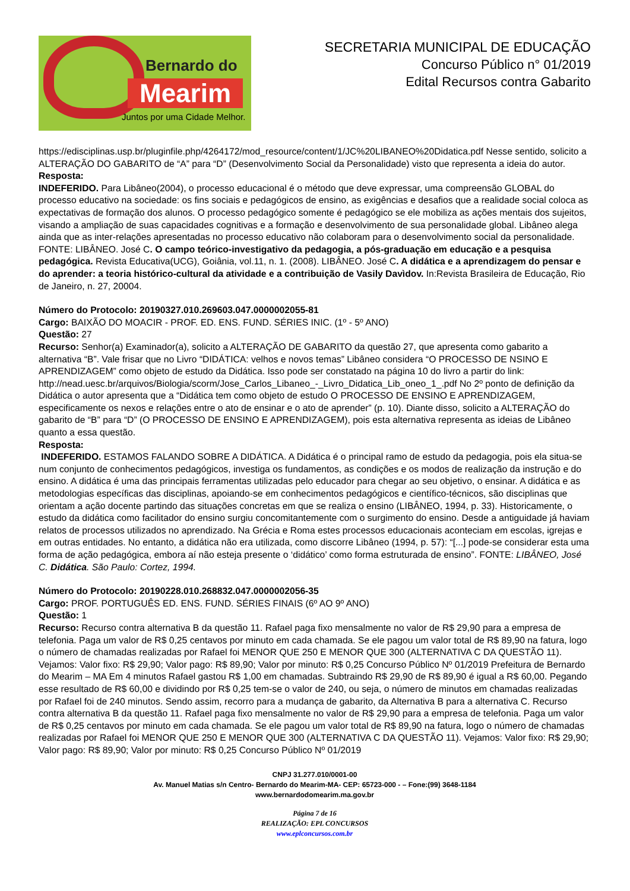Bernardo do
Mearim
Juntos por uma Cidade Melhor.
SECRETARIA MUNICIPAL DE EDUCAÇÃO
Concurso Público n° 01/2019
Edital Recursos contra Gabarito
https://edisciplinas.usp.br/pluginfile.php/4264172/mod_resource/content/1/JC%20LIBANEO%20Didatica.pdf Nesse sentido, solicito a ALTERAÇÃO DO GABARITO de “A” para “D” (Desenvolvimento Social da Personalidade) visto que representa a ideia do autor.
Resposta:
INDEFERIDO. Para Libâneo(2004), o processo educacional é o método que deve expressar, uma compreensão GLOBAL do processo educativo na sociedade: os fins sociais e pedagógicos de ensino, as exigências e desafios que a realidade social coloca as expectativas de formação dos alunos. O processo pedagógico somente é pedagógico se ele mobiliza as ações mentais dos sujeitos, visando a ampliação de suas capacidades cognitivas e a formação e desenvolvimento de sua personalidade global. Libâneo alega ainda que as inter-relações apresentadas no processo educativo não colaboram para o desenvolvimento social da personalidade. FONTE: LIBÂNEO. José C. O campo teórico-investigativo da pedagogia, a pós-graduação em educação e a pesquisa pedagógica. Revista Educativa(UCG), Goiânia, vol.11, n. 1. (2008). LIBÂNEO. José C. A didática e a aprendizagem do pensar e do aprender: a teoria histórico-cultural da atividade e a contribuição de Vasily Davìdov. In:Revista Brasileira de Educação, Rio de Janeiro, n. 27, 20004.
Número do Protocolo: 20190327.010.269603.047.0000002055-81
Cargo: BAIXÃO DO MOACIR - PROF. ED. ENS. FUND. SÉRIES INIC. (1º - 5º ANO)
Questão: 27
Recurso: Senhor(a) Examinador(a), solicito a ALTERAÇÃO DE GABARITO da questão 27, que apresenta como gabarito a alternativa “B”. Vale frisar que no Livro “DIDÁTICA: velhos e novos temas” Libâneo considera “O PROCESSO DE NSINO E APRENDIZAGEM” como objeto de estudo da Didática. Isso pode ser constatado na página 10 do livro a partir do link: http://nead.uesc.br/arquivos/Biologia/scorm/Jose_Carlos_Libaneo_-_Livro_Didatica_Lib_oneo_1_.pdf No 2º ponto de definição da Didática o autor apresenta que a “Didática tem como objeto de estudo O PROCESSO DE ENSINO E APRENDIZAGEM, especificamente os nexos e relações entre o ato de ensinar e o ato de aprender” (p. 10). Diante disso, solicito a ALTERAÇÃO do gabarito de “B” para “D” (O PROCESSO DE ENSINO E APRENDIZAGEM), pois esta alternativa representa as ideias de Libâneo quanto a essa questão.
Resposta:
INDEFERIDO. ESTAMOS FALANDO SOBRE A DIDÁTICA. A Didática é o principal ramo de estudo da pedagogia, pois ela situa-se num conjunto de conhecimentos pedagógicos, investiga os fundamentos, as condições e os modos de realização da instrução e do ensino. A didática é uma das principais ferramentas utilizadas pelo educador para chegar ao seu objetivo, o ensinar. A didática e as metodologias específicas das disciplinas, apoiando-se em conhecimentos pedagógicos e científico-técnicos, são disciplinas que orientam a ação docente partindo das situações concretas em que se realiza o ensino (LIBÂNEO, 1994, p. 33). Historicamente, o estudo da didática como facilitador do ensino surgiu concomitantemente com o surgimento do ensino. Desde a antiguidade já haviam relatos de processos utilizados no aprendizado. Na Grécia e Roma estes processos educacionais aconteciam em escolas, igrejas e em outras entidades. No entanto, a didática não era utilizada, como discorre Libâneo (1994, p. 57): “[...] pode-se considerar esta uma forma de ação pedagógica, embora aí não esteja presente o ‘didático’ como forma estruturada de ensino”. FONTE: LIBÂNEO, José C. Didática. São Paulo: Cortez, 1994.
Número do Protocolo: 20190228.010.268832.047.0000002056-35
Cargo: PROF. PORTUGUÊS ED. ENS. FUND. SÉRIES FINAIS (6º AO 9º ANO)
Questão: 1
Recurso: Recurso contra alternativa B da questão 11. Rafael paga fixo mensalmente no valor de R$ 29,90 para a empresa de telefonia. Paga um valor de R$ 0,25 centavos por minuto em cada chamada. Se ele pagou um valor total de R$ 89,90 na fatura, logo o número de chamadas realizadas por Rafael foi MENOR QUE 250 E MENOR QUE 300 (ALTERNATIVA C DA QUESTÃO 11). Vejamos: Valor fixo: R$ 29,90; Valor pago: R$ 89,90; Valor por minuto: R$ 0,25 Concurso Público Nº 01/2019 Prefeitura de Bernardo do Mearim – MA Em 4 minutos Rafael gastou R$ 1,00 em chamadas. Subtraindo R$ 29,90 de R$ 89,90 é igual a R$ 60,00. Pegando esse resultado de R$ 60,00 e dividindo por R$ 0,25 tem-se o valor de 240, ou seja, o número de minutos em chamadas realizadas por Rafael foi de 240 minutos. Sendo assim, recorro para a mudança de gabarito, da Alternativa B para a alternativa C. Recurso contra alternativa B da questão 11. Rafael paga fixo mensalmente no valor de R$ 29,90 para a empresa de telefonia. Paga um valor de R$ 0,25 centavos por minuto em cada chamada. Se ele pagou um valor total de R$ 89,90 na fatura, logo o número de chamadas realizadas por Rafael foi MENOR QUE 250 E MENOR QUE 300 (ALTERNATIVA C DA QUESTÃO 11). Vejamos: Valor fixo: R$ 29,90; Valor pago: R$ 89,90; Valor por minuto: R$ 0,25 Concurso Público Nº 01/2019
CNPJ 31.277.010/0001-00
Av. Manuel Matias s/n Centro- Bernardo do Mearim-MA- CEP: 65723-000 - – Fone:(99) 3648-1184
www.bernardodomearim.ma.gov.br
Página 7 de 16
REALIZAÇÃO: EPL CONCURSOS
www.eplconcursos.com.br